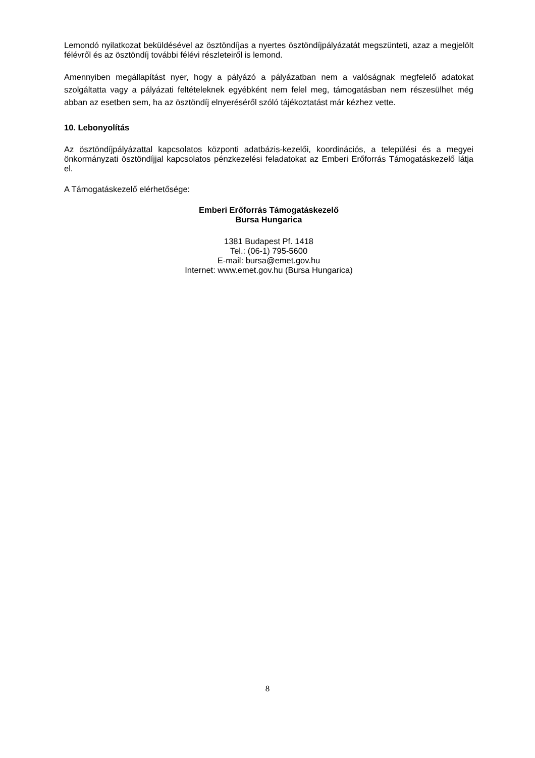Lemondó nyilatkozat beküldésével az ösztöndíjas a nyertes ösztöndíjpályázatát megszünteti, azaz a megjelölt félévről és az ösztöndíj további félévi részleteiről is lemond.
Amennyiben megállapítást nyer, hogy a pályázó a pályázatban nem a valóságnak megfelelő adatokat szolgáltatta vagy a pályázati feltételeknek egyébként nem felel meg, támogatásban nem részesülhet még abban az esetben sem, ha az ösztöndíj elnyeréséről szóló tájékoztatást már kézhez vette.
10. Lebonyolítás
Az ösztöndíjpályázattal kapcsolatos központi adatbázis-kezelői, koordinációs, a települési és a megyei önkormányzati ösztöndíjjal kapcsolatos pénzkezelési feladatokat az Emberi Erőforrás Támogatáskezelő látja el.
A Támogatáskezelő elérhetősége:
Emberi Erőforrás Támogatáskezelő
Bursa Hungarica
1381 Budapest Pf. 1418
Tel.: (06-1) 795-5600
E-mail: bursa@emet.gov.hu
Internet: www.emet.gov.hu (Bursa Hungarica)
8